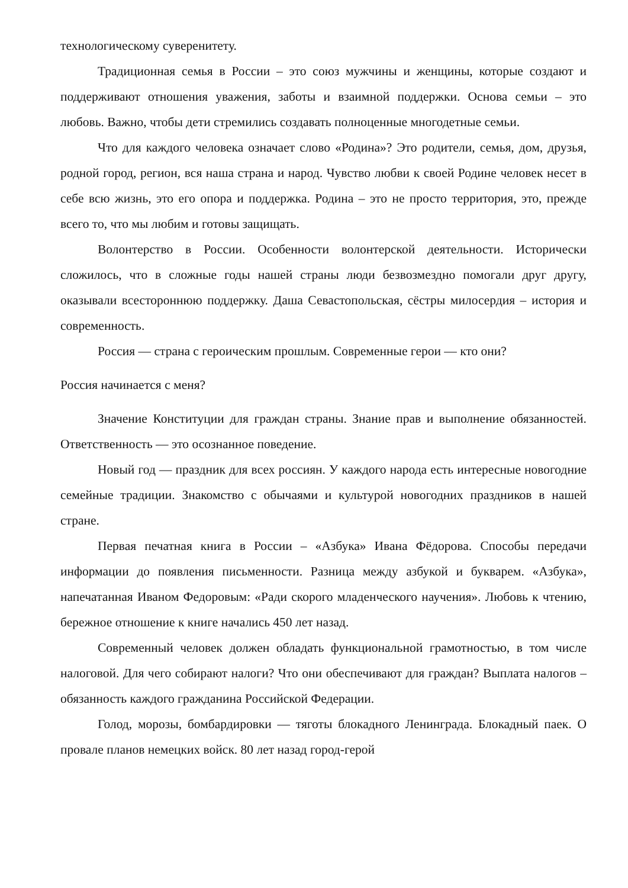технологическому суверенитету.
Традиционная семья в России – это союз мужчины и женщины, которые создают и поддерживают отношения уважения, заботы и взаимной поддержки. Основа семьи – это любовь. Важно, чтобы дети стремились создавать полноценные многодетные семьи.
Что для каждого человека означает слово «Родина»? Это родители, семья, дом, друзья, родной город, регион, вся наша страна и народ. Чувство любви к своей Родине человек несет в себе всю жизнь, это его опора и поддержка. Родина – это не просто территория, это, прежде всего то, что мы любим и готовы защищать.
Волонтерство в России. Особенности волонтерской деятельности. Исторически сложилось, что в сложные годы нашей страны люди безвозмездно помогали друг другу, оказывали всестороннюю поддержку. Даша Севастопольская, сёстры милосердия – история и современность.
Россия — страна с героическим прошлым. Современные герои — кто они?
Россия начинается с меня?
Значение Конституции для граждан страны. Знание прав и выполнение обязанностей. Ответственность — это осознанное поведение.
Новый год — праздник для всех россиян. У каждого народа есть интересные новогодние семейные традиции. Знакомство с обычаями и культурой новогодних праздников в нашей стране.
Первая печатная книга в России – «Азбука» Ивана Фёдорова. Способы передачи информации до появления письменности. Разница между азбукой и букварем. «Азбука», напечатанная Иваном Федоровым: «Ради скорого младенческого научения». Любовь к чтению, бережное отношение к книге начались 450 лет назад.
Современный человек должен обладать функциональной грамотностью, в том числе налоговой. Для чего собирают налоги? Что они обеспечивают для граждан? Выплата налогов – обязанность каждого гражданина Российской Федерации.
Голод, морозы, бомбардировки — тяготы блокадного Ленинграда. Блокадный паек. О провале планов немецких войск. 80 лет назад город-герой